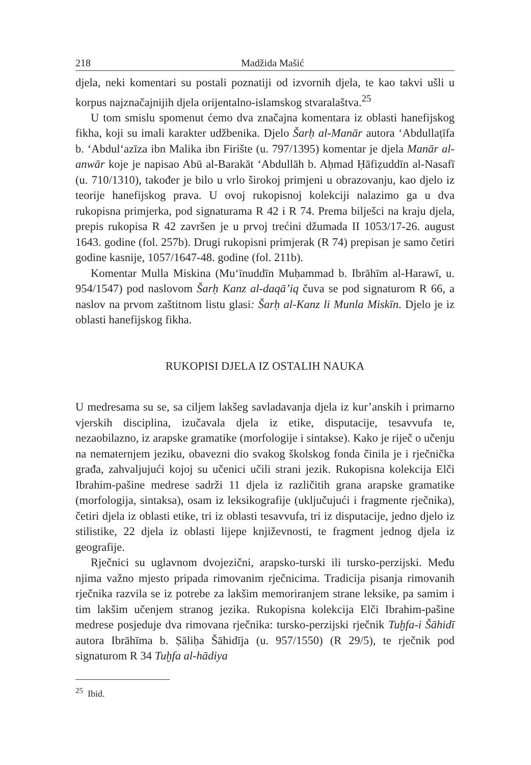218 Madžida Mašić
djela, neki komentari su postali poznatiji od izvornih djela, te kao takvi ušli u korpus najznačajnijih djela orijentalno-islamskog stvaralaštva.<sup>25</sup>
U tom smislu spomenut ćemo dva značajna komentara iz oblasti hanefijskog fikha, koji su imali karakter udžbenika. Djelo Šarḥ al-Manār autora ʻAbdullaṭīfa b. ʻAbdulʻazīza ibn Malika ibn Firište (u. 797/1395) komentar je djela Manār al-anwār koje je napisao Abū al-Barakāt ʻAbdullāh b. Aḥmad Ḥāfiẓuddīn al-Nasafī (u. 710/1310), također je bilo u vrlo širokoj primjeni u obrazovanju, kao djelo iz teorije hanefijskog prava. U ovoj rukopisnoj kolekciji nalazimo ga u dva rukopisna primjerka, pod signaturama R 42 i R 74. Prema bilješci na kraju djela, prepis rukopisa R 42 završen je u prvoj trećini džumada II 1053/17-26. august 1643. godine (fol. 257b). Drugi rukopisni primjerak (R 74) prepisan je samo četiri godine kasnije, 1057/1647-48. godine (fol. 211b).
Komentar Mulla Miskina (Muʻīnuddīn Muḥammad b. Ibrāhīm al-Harawī, u. 954/1547) pod naslovom Šarḥ Kanz al-daqā’iq čuva se pod signaturom R 66, a naslov na prvom zaštitnom listu glasi: Šarḥ al-Kanz li Munla Miskīn. Djelo je iz oblasti hanefijskog fikha.
RUKOPISI DJELA IZ OSTALIH NAUKA
U medresama su se, sa ciljem lakšeg savladavanja djela iz kur’anskih i primarno vjerskih disciplina, izučavala djela iz etike, disputacije, tesavvufa te, nezaobilazno, iz arapske gramatike (morfologije i sintakse). Kako je riječ o učenju na nematernjem jeziku, obavezni dio svakog školskog fonda činila je i rječnička građa, zahvaljujući kojoj su učenici učili strani jezik. Rukopisna kolekcija Elči Ibrahim-pašine medrese sadrži 11 djela iz različitih grana arapske gramatike (morfologija, sintaksa), osam iz leksikografije (uključujući i fragmente rječnika), četiri djela iz oblasti etike, tri iz oblasti tesavvufa, tri iz disputacije, jedno djelo iz stilistike, 22 djela iz oblasti lijepe književnosti, te fragment jednog djela iz geografije.
Rječnici su uglavnom dvojezični, arapsko-turski ili tursko-perzijski. Među njima važno mjesto pripada rimovanim rječnicima. Tradicija pisanja rimovanih rječnika razvila se iz potrebe za lakšim memoriranjem strane leksike, pa samim i tim lakšim učenjem stranog jezika. Rukopisna kolekcija Elči Ibrahim-pašine medrese posjeduje dva rimovana rječnika: tursko-perzijski rječnik Tuḫfa-i Šāhidī autora Ibrāhīma b. Ṣāliḥa Šāhidīja (u. 957/1550) (R 29/5), te rječnik pod signaturom R 34 Tuḫfa al-hādiya
<sup>25</sup> Ibid.